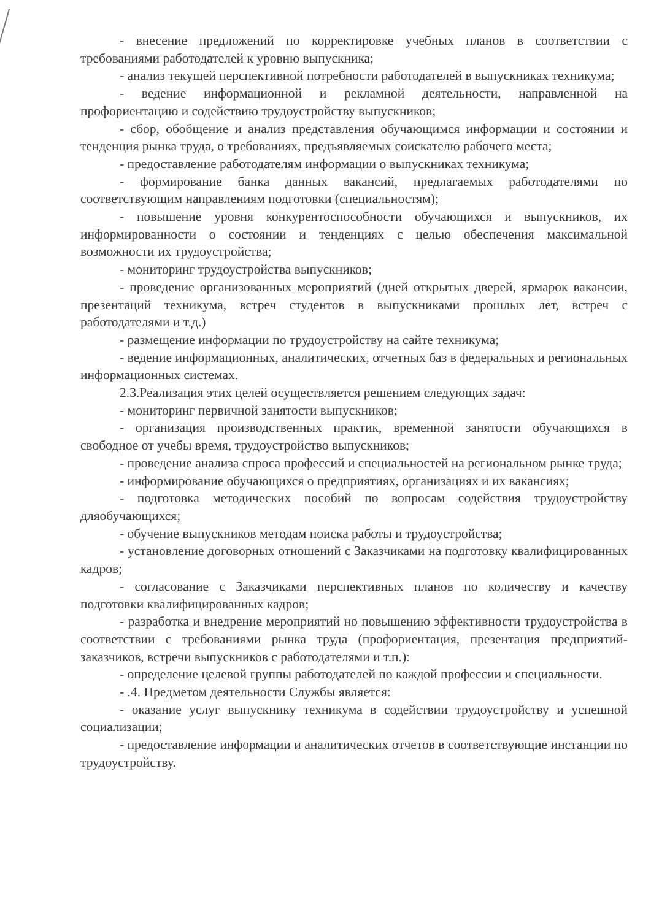- внесение предложений по корректировке учебных планов в соответствии с требованиями работодателей к уровню выпускника;
- анализ текущей перспективной потребности работодателей в выпускниках техникума;
- ведение информационной и рекламной деятельности, направленной на профориентацию и содействию трудоустройству выпускников;
- сбор, обобщение и анализ представления обучающимся информации и состоянии и тенденция рынка труда, о требованиях, предъявляемых соискателю рабочего места;
- предоставление работодателям информации о выпускниках техникума;
- формирование банка данных вакансий, предлагаемых работодателями по соответствующим направлениям подготовки (специальностям);
- повышение уровня конкурентоспособности обучающихся и выпускников, их информированности о состоянии и тенденциях с целью обеспечения максимальной возможности их трудоустройства;
- мониторинг трудоустройства выпускников;
- проведение организованных мероприятий (дней открытых дверей, ярмарок вакансии, презентаций техникума, встреч студентов в выпускниками прошлых лет, встреч с работодателями и т.д.)
- размещение информации по трудоустройству на сайте техникума;
- ведение информационных, аналитических, отчетных баз в федеральных и региональных информационных системах.
2.3.Реализация этих целей осуществляется решением следующих задач:
- мониторинг первичной занятости выпускников;
- организация производственных практик, временной занятости обучающихся в свободное от учебы время, трудоустройство выпускников;
- проведение анализа спроса профессий и специальностей на региональном рынке труда;
- информирование обучающихся о предприятиях, организациях и их вакансиях;
- подготовка методических пособий по вопросам содействия трудоустройству дляобучающихся;
- обучение выпускников методам поиска работы и трудоустройства;
- установление договорных отношений с Заказчиками на подготовку квалифицированных кадров;
- согласование с Заказчиками перспективных планов по количеству и качеству подготовки квалифицированных кадров;
- разработка и внедрение мероприятий но повышению эффективности трудоустройства в соответствии с требованиями рынка труда (профориентация, презентация предприятий-заказчиков, встречи выпускников с работодателями и т.п.):
- определение целевой группы работодателей по каждой профессии и специальности.
- .4. Предметом деятельности Службы является:
- оказание услуг выпускнику техникума в содействии трудоустройству и успешной социализации;
- предоставление информации и аналитических отчетов в соответствующие инстанции по трудоустройству.